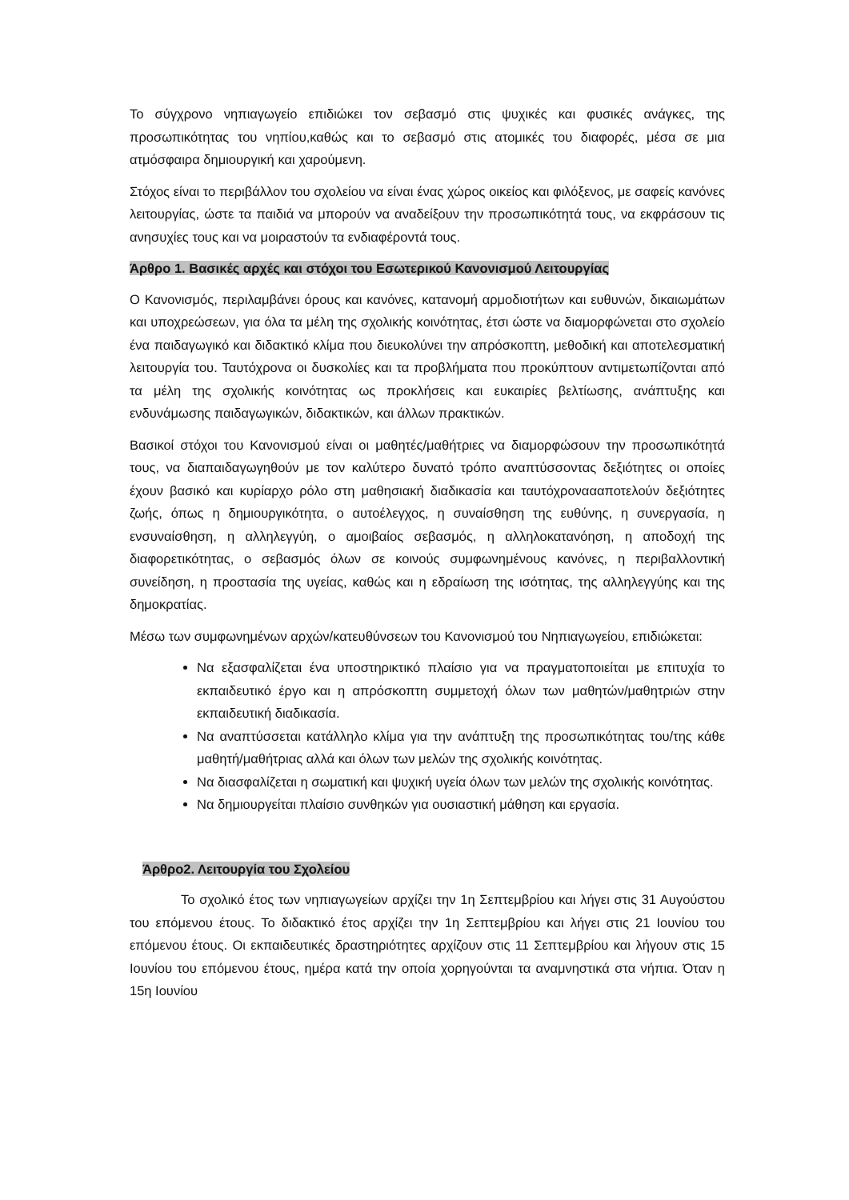Το σύγχρονο νηπιαγωγείο επιδιώκει τον σεβασμό στις ψυχικές και φυσικές ανάγκες, της προσωπικότητας του νηπίου,καθώς και το σεβασμό στις ατομικές του διαφορές, μέσα σε μια ατμόσφαιρα δημιουργική και χαρούμενη.
Στόχος είναι το περιβάλλον του σχολείου να είναι ένας χώρος οικείος και φιλόξενος, με σαφείς κανόνες λειτουργίας, ώστε τα παιδιά να μπορούν να αναδείξουν την προσωπικότητά τους, να εκφράσουν τις ανησυχίες τους και να μοιραστούν τα ενδιαφέροντά τους.
Άρθρο 1. Βασικές αρχές και στόχοι του Εσωτερικού Κανονισμού Λειτουργίας
Ο Κανονισμός, περιλαμβάνει όρους και κανόνες, κατανομή αρμοδιοτήτων και ευθυνών, δικαιωμάτων και υποχρεώσεων, για όλα τα μέλη της σχολικής κοινότητας, έτσι ώστε να διαμορφώνεται στο σχολείο ένα παιδαγωγικό και διδακτικό κλίμα που διευκολύνει την απρόσκοπτη, μεθοδική και αποτελεσματική λειτουργία του. Ταυτόχρονα οι δυσκολίες και τα προβλήματα που προκύπτουν αντιμετωπίζονται από τα μέλη της σχολικής κοινότητας ως προκλήσεις και ευκαιρίες βελτίωσης, ανάπτυξης και ενδυνάμωσης παιδαγωγικών, διδακτικών, και άλλων πρακτικών.
Βασικοί στόχοι του Κανονισμού είναι οι μαθητές/μαθήτριες να διαμορφώσουν την προσωπικότητά τους, να διαπαιδαγωγηθούν με τον καλύτερο δυνατό τρόπο αναπτύσσοντας δεξιότητες οι οποίες έχουν βασικό και κυρίαρχο ρόλο στη μαθησιακή διαδικασία και ταυτόχροναααποτελούν δεξιότητες ζωής, όπως η δημιουργικότητα, ο αυτοέλεγχος, η συναίσθηση της ευθύνης, η συνεργασία, η ενσυναίσθηση, η αλληλεγγύη, ο αμοιβαίος σεβασμός, η αλληλοκατανόηση, η αποδοχή της διαφορετικότητας, ο σεβασμός όλων σε κοινούς συμφωνημένους κανόνες, η περιβαλλοντική συνείδηση, η προστασία της υγείας, καθώς και η εδραίωση της ισότητας, της αλληλεγγύης και της δημοκρατίας.
Μέσω των συμφωνημένων αρχών/κατευθύνσεων του Κανονισμού του Νηπιαγωγείου, επιδιώκεται:
Να εξασφαλίζεται ένα υποστηρικτικό πλαίσιο για να πραγματοποιείται με επιτυχία το εκπαιδευτικό έργο και η απρόσκοπτη συμμετοχή όλων των μαθητών/μαθητριών στην εκπαιδευτική διαδικασία.
Να αναπτύσσεται κατάλληλο κλίμα για την ανάπτυξη της προσωπικότητας του/της κάθε μαθητή/μαθήτριας αλλά και όλων των μελών της σχολικής κοινότητας.
Να διασφαλίζεται η σωματική και ψυχική υγεία όλων των μελών της σχολικής κοινότητας.
Να δημιουργείται πλαίσιο συνθηκών για ουσιαστική μάθηση και εργασία.
Άρθρο2. Λειτουργία του Σχολείου
Το σχολικό έτος των νηπιαγωγείων αρχίζει την 1η Σεπτεμβρίου και λήγει στις 31 Αυγούστου του επόμενου έτους. Το διδακτικό έτος αρχίζει την 1η Σεπτεμβρίου και λήγει στις 21 Ιουνίου του επόμενου έτους. Οι εκπαιδευτικές δραστηριότητες αρχίζουν στις 11 Σεπτεμβρίου και λήγουν στις 15 Ιουνίου του επόμενου έτους, ημέρα κατά την οποία χορηγούνται τα αναμνηστικά στα νήπια. Όταν η 15η Ιουνίου